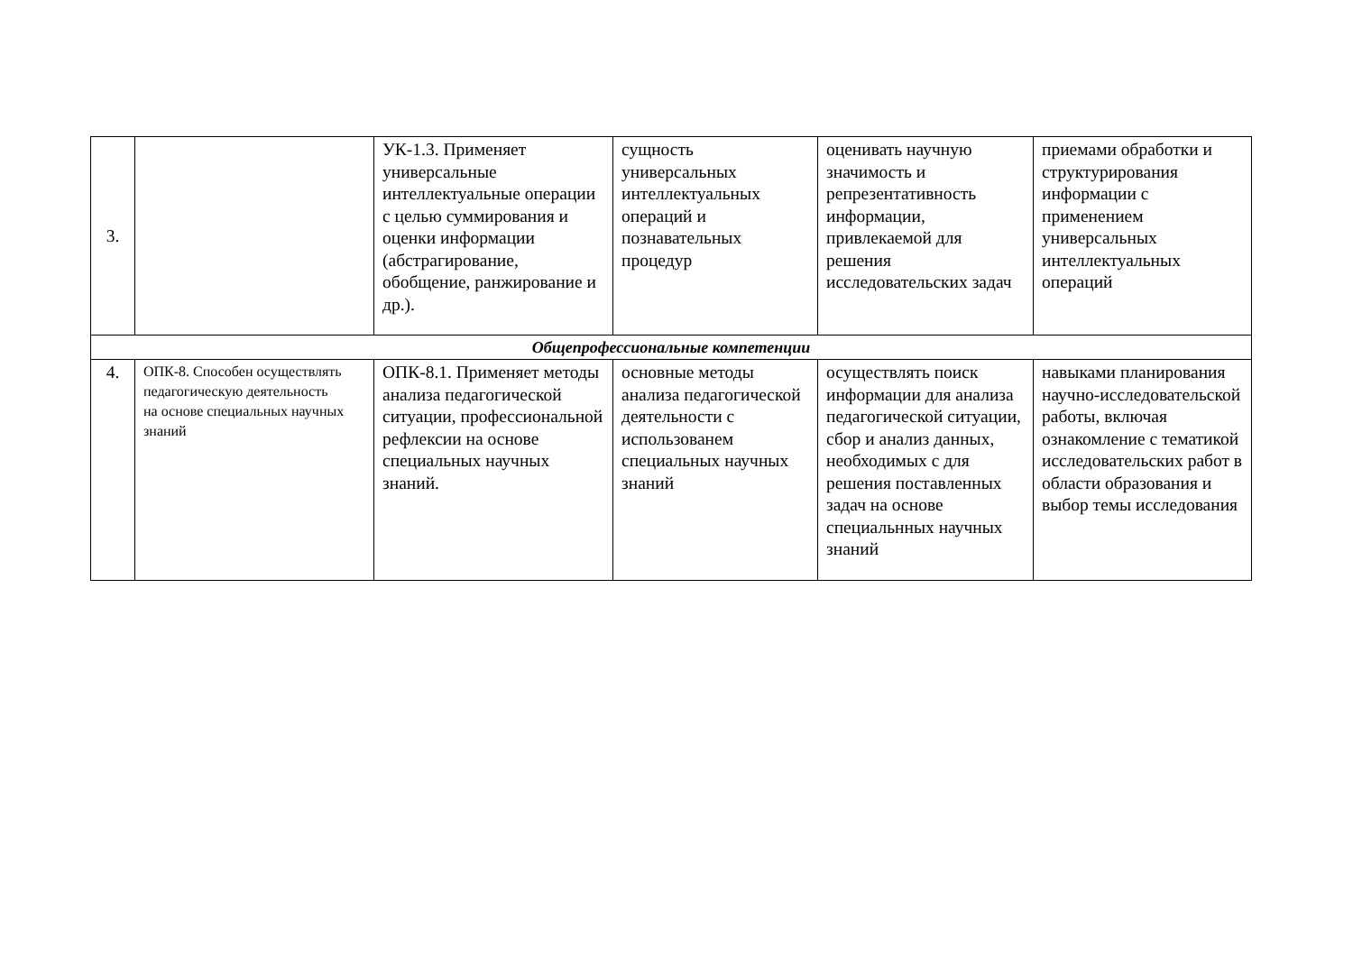| 3. | | УК-1.3. Применяет универсальные интеллектуальные операции с целью суммирования и оценки информации (абстрагирование, обобщение, ранжирование и др.). | сущность универсальных интеллектуальных операций и познавательных процедур | оценивать научную значимость и репрезентативность информации, привлекаемой для решения исследовательских задач | приемами обработки и структурирования информации с применением универсальных интеллектуальных операций |
| Общепрофессиональные компетенции | | | | | |
| 4. | ОПК-8. Способен осуществлять педагогическую деятельность на основе специальных научных знаний | ОПК-8.1. Применяет методы анализа педагогической ситуации, профессиональной рефлексии на основе специальных научных знаний. | основные методы анализа педагогической деятельности с использованем специальных научных знаний | осуществлять поиск информации для анализа педагогической ситуации, сбор и анализ данных, необходимых с для решения поставленных задач на основе специальнных научных знаний | навыками планирования научно-исследовательской работы, включая ознакомление с тематикой исследовательских работ в области образования и выбор темы исследования |